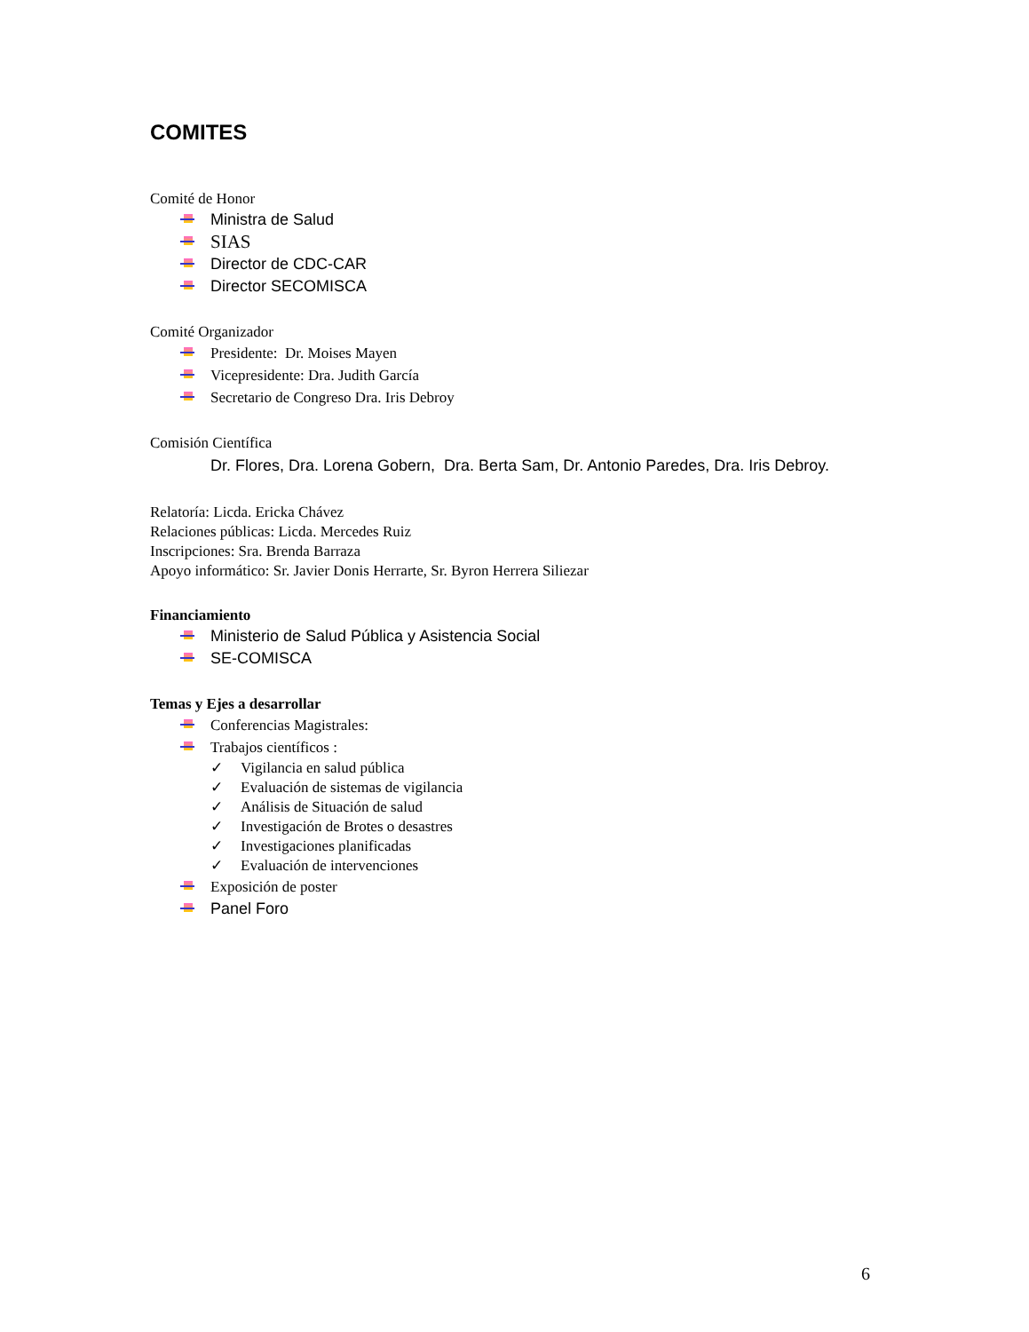COMITES
Comité de Honor
Ministra de Salud
SIAS
Director de CDC-CAR
Director SECOMISCA
Comité Organizador
Presidente: Dr. Moises Mayen
Vicepresidente: Dra. Judith García
Secretario de Congreso Dra. Iris Debroy
Comisión Científica
Dr. Flores, Dra. Lorena Gobern, Dra. Berta Sam, Dr. Antonio Paredes, Dra. Iris Debroy.
Relatoría: Licda. Ericka Chávez
Relaciones públicas: Licda. Mercedes Ruiz
Inscripciones: Sra. Brenda Barraza
Apoyo informático: Sr. Javier Donis Herrarte, Sr. Byron Herrera Siliezar
Financiamiento
Ministerio de Salud Pública y Asistencia Social
SE-COMISCA
Temas y Ejes a desarrollar
Conferencias Magistrales:
Trabajos científicos :
✓ Vigilancia en salud pública
✓ Evaluación de sistemas de vigilancia
✓ Análisis de Situación de salud
✓ Investigación de Brotes o desastres
✓ Investigaciones planificadas
✓ Evaluación de intervenciones
Exposición de poster
Panel Foro
6